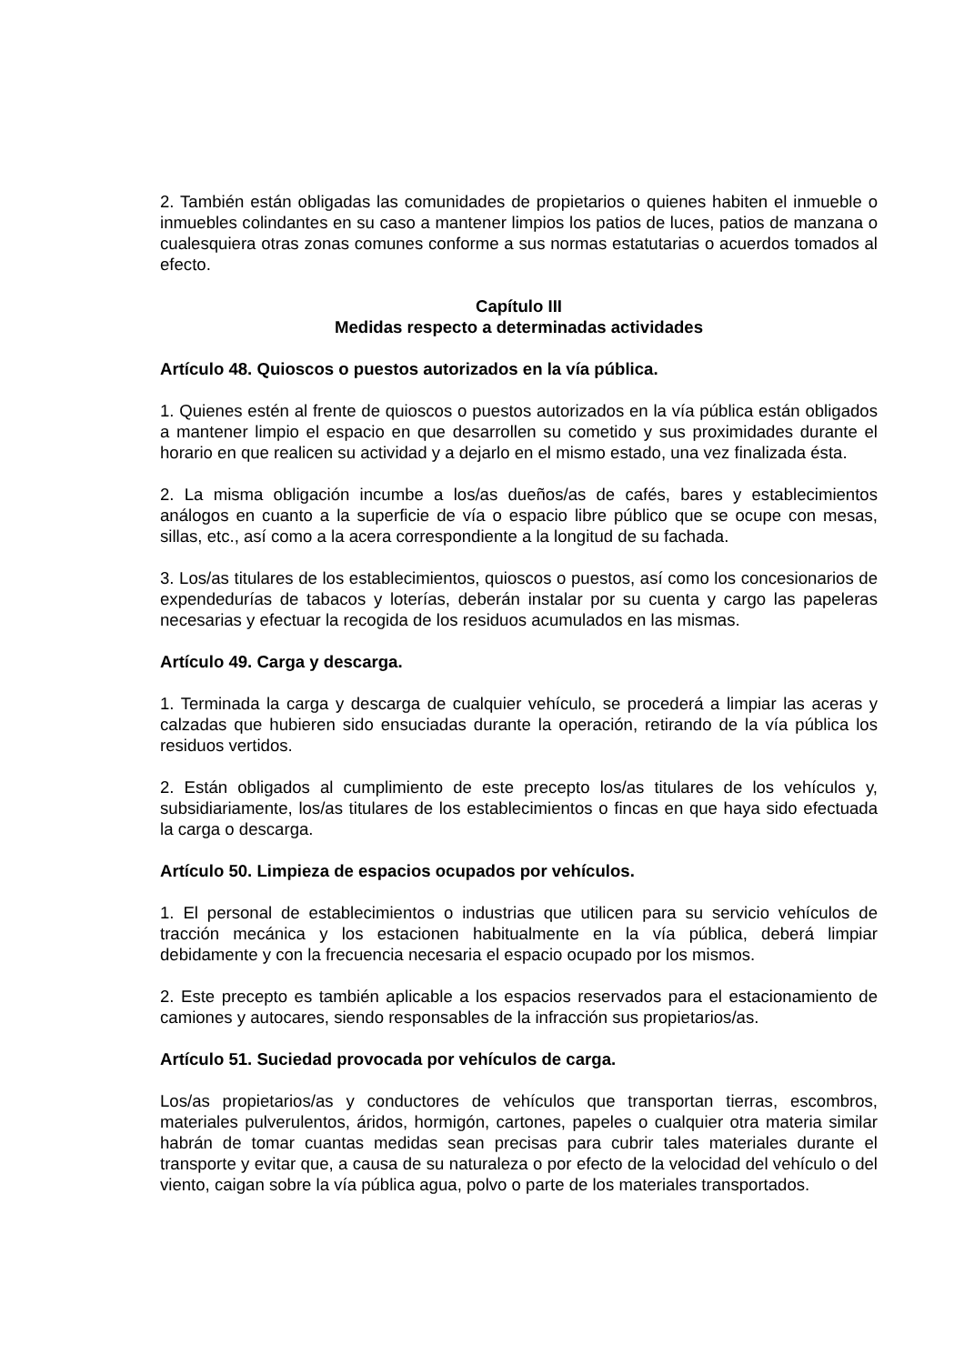2. También están obligadas las comunidades de propietarios o quienes habiten el inmueble o inmuebles colindantes en su caso a mantener limpios los patios de luces, patios de manzana o cualesquiera otras zonas comunes conforme a sus normas estatutarias o acuerdos tomados al efecto.
Capítulo III
Medidas respecto a determinadas actividades
Artículo 48. Quioscos o puestos autorizados en la vía pública.
1. Quienes estén al frente de quioscos o puestos autorizados en la vía pública están obligados a mantener limpio el espacio en que desarrollen su cometido y sus proximidades durante el horario en que realicen su actividad y a dejarlo en el mismo estado, una vez finalizada ésta.
2. La misma obligación incumbe a los/as dueños/as de cafés, bares y establecimientos análogos en cuanto a la superficie de vía o espacio libre público que se ocupe con mesas, sillas, etc., así como a la acera correspondiente a la longitud de su fachada.
3. Los/as titulares de los establecimientos, quioscos o puestos, así como los concesionarios de expendedurías de tabacos y loterías, deberán instalar por su cuenta y cargo las papeleras necesarias y efectuar la recogida de los residuos acumulados en las mismas.
Artículo 49. Carga y descarga.
1. Terminada la carga y descarga de cualquier vehículo, se procederá a limpiar las aceras y calzadas que hubieren sido ensuciadas durante la operación, retirando de la vía pública los residuos vertidos.
2. Están obligados al cumplimiento de este precepto los/as titulares de los vehículos y, subsidiariamente, los/as titulares de los establecimientos o fincas en que haya sido efectuada la carga o descarga.
Artículo 50. Limpieza de espacios ocupados por vehículos.
1. El personal de establecimientos o industrias que utilicen para su servicio vehículos de tracción mecánica y los estacionen habitualmente en la vía pública, deberá limpiar debidamente y con la frecuencia necesaria el espacio ocupado por los mismos.
2. Este precepto es también aplicable a los espacios reservados para el estacionamiento de camiones y autocares, siendo responsables de la infracción sus propietarios/as.
Artículo 51. Suciedad provocada por vehículos de carga.
Los/as propietarios/as y conductores de vehículos que transportan tierras, escombros, materiales pulverulentos, áridos, hormigón, cartones, papeles o cualquier otra materia similar habrán de tomar cuantas medidas sean precisas para cubrir tales materiales durante el transporte y evitar que, a causa de su naturaleza o por efecto de la velocidad del vehículo o del viento, caigan sobre la vía pública agua, polvo o parte de los materiales transportados.